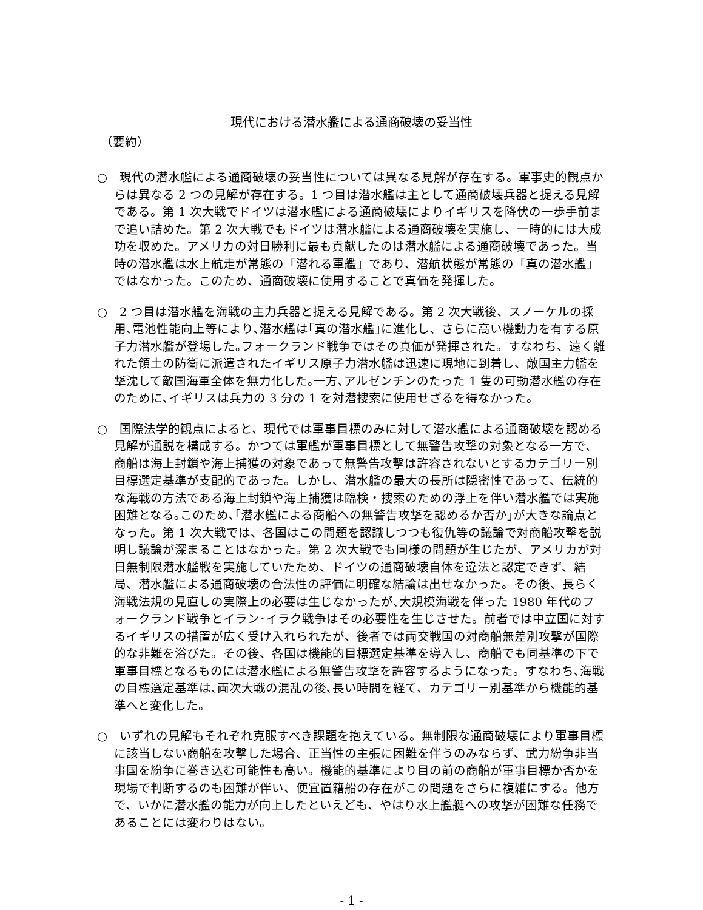現代における潜水艦による通商破壊の妥当性
（要約）
○　現代の潜水艦による通商破壊の妥当性については異なる見解が存在する。軍事史的観点からは異なる 2 つの見解が存在する。1 つ目は潜水艦は主として通商破壊兵器と捉える見解である。第 1 次大戦でドイツは潜水艦による通商破壊によりイギリスを降伏の一歩手前まで追い詰めた。第 2 次大戦でもドイツは潜水艦による通商破壊を実施し、一時的には大成功を収めた。アメリカの対日勝利に最も貢献したのは潜水艦による通商破壊であった。当時の潜水艦は水上航走が常態の「潜れる軍艦」であり、潜航状態が常態の「真の潜水艦」ではなかった。このため、通商破壊に使用することで真価を発揮した。
○　2 つ目は潜水艦を海戦の主力兵器と捉える見解である。第 2 次大戦後、スノーケルの採用､電池性能向上等により､潜水艦は｢真の潜水艦｣に進化し、さらに高い機動力を有する原子力潜水艦が登場した｡フォークランド戦争ではその真価が発揮された。すなわち、遠く離れた領土の防衛に派遣されたイギリス原子力潜水艦は迅速に現地に到着し、敵国主力艦を撃沈して敵国海軍全体を無力化した｡一方､アルゼンチンのたった 1 隻の可動潜水艦の存在のために､イギリスは兵力の 3 分の 1 を対潜捜索に使用せざるを得なかった。
○　国際法学的観点によると、現代では軍事目標のみに対して潜水艦による通商破壊を認める見解が通説を構成する。かつては軍艦が軍事目標として無警告攻撃の対象となる一方で、商船は海上封鎖や海上捕獲の対象であって無警告攻撃は許容されないとするカテゴリー別目標選定基準が支配的であった。しかし、潜水艦の最大の長所は隠密性であって、伝統的な海戦の方法である海上封鎖や海上捕獲は臨検・捜索のための浮上を伴い潜水艦では実施困難となる｡このため､｢潜水艦による商船への無警告攻撃を認めるか否か｣が大きな論点となった。第 1 次大戦では、各国はこの問題を認識しつつも復仇等の議論で対商船攻撃を説明し議論が深まることはなかった。第 2 次大戦でも同様の問題が生じたが、アメリカが対日無制限潜水艦戦を実施していたため、ドイツの通商破壊自体を違法と認定できず、結局、潜水艦による通商破壊の合法性の評価に明確な結論は出せなかった。その後、長らく海戦法規の見直しの実際上の必要は生じなかったが､大規模海戦を伴った 1980 年代のフォークランド戦争とイラン･イラク戦争はその必要性を生じさせた。前者では中立国に対するイギリスの措置が広く受け入れられたが、後者では両交戦国の対商船無差別攻撃が国際的な非難を浴びた。その後、各国は機能的目標選定基準を導入し、商船でも同基準の下で軍事目標となるものには潜水艦による無警告攻撃を許容するようになった。すなわち､海戦の目標選定基準は､両次大戦の混乱の後､長い時間を経て、カテゴリー別基準から機能的基準へと変化した。
○　いずれの見解もそれぞれ克服すべき課題を抱えている。無制限な通商破壊により軍事目標に該当しない商船を攻撃した場合、正当性の主張に困難を伴うのみならず、武力紛争非当事国を紛争に巻き込む可能性も高い。機能的基準により目の前の商船が軍事目標か否かを現場で判断するのも困難が伴い、便宜置籍船の存在がこの問題をさらに複雑にする。他方で、いかに潜水艦の能力が向上したといえども、やはり水上艦艇への攻撃が困難な任務であることには変わりはない。
- 1 -